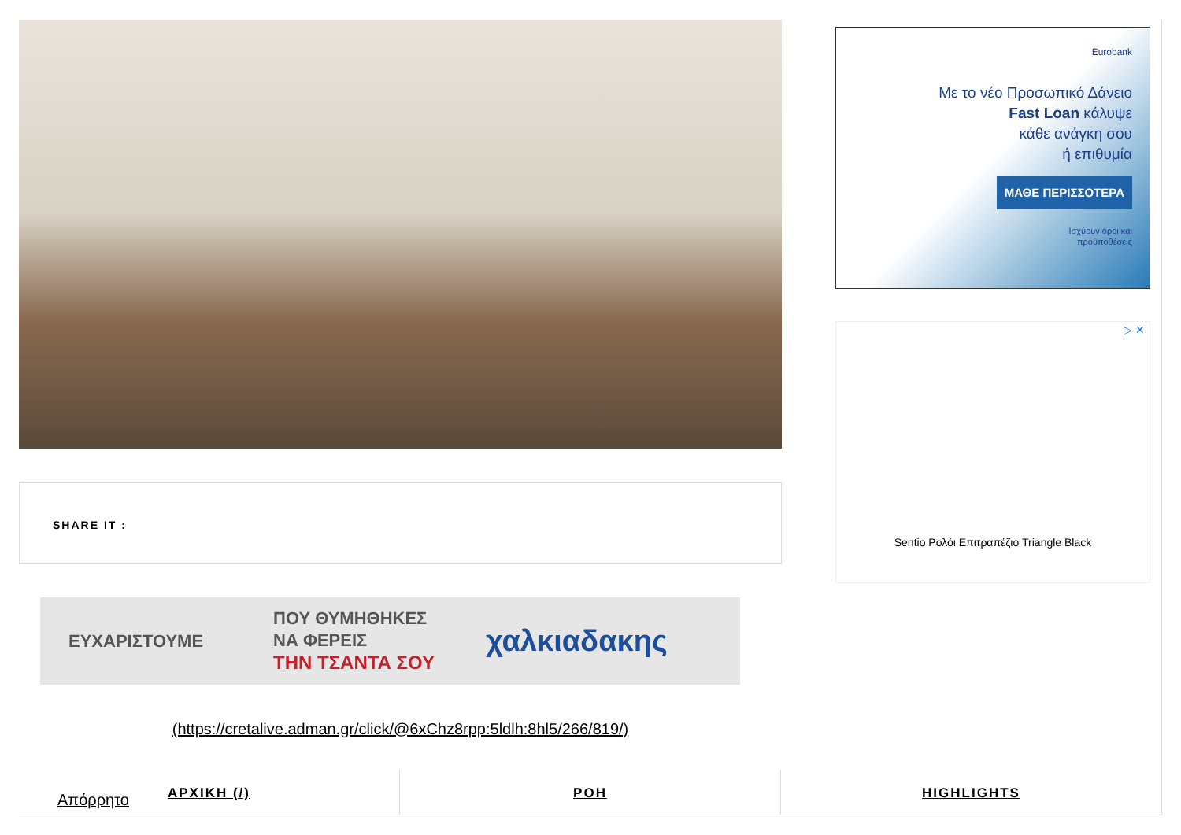SHARE IT :
ΕΥΧΑΡΙΣΤΟΥΜΕ
ΠΟΥ ΘΥΜΗΘΗΚΕΣ
ΝΑ ΦΕΡΕΙΣ
ΤΗΝ ΤΣΑΝΤΑ ΣΟΥ
χαλκιαδακης
(https://cretalive.adman.gr/click/@6xChz8rpp:5ldlh:8hl5/266/819/)
ΑΡΧΙΚΗ (/) ΡΟΗ HIGHLIGHTS
Απόρρητο
Eurobank
Με το νέο Προσωπικό Δάνειο
Fast Loan κάλυψε
κάθε ανάγκη σου
ή επιθυμία
ΜΑΘΕ ΠΕΡΙΣΣΟΤΕΡΑ
Ισχύουν όροι και
προϋποθέσεις
▷ ✕
Sentio Ρολόι Επιτραπέζιο Triangle Black